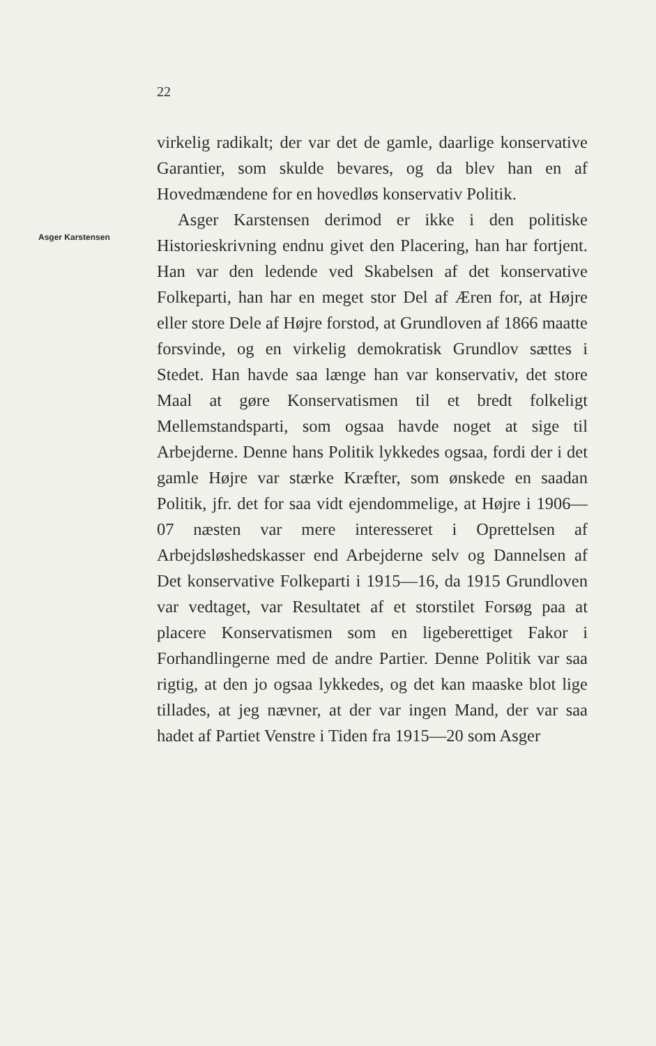22
Asger Karstensen
virkelig radikalt; der var det de gamle, daarlige konservative Garantier, som skulde bevares, og da blev han en af Hovedmændene for en hovedløs konservativ Politik.
Asger Karstensen derimod er ikke i den politiske Historieskrivning endnu givet den Placering, han har fortjent. Han var den ledende ved Skabelsen af det konservative Folkeparti, han har en meget stor Del af Æren for, at Højre eller store Dele af Højre forstod, at Grundloven af 1866 maatte forsvinde, og en virkelig demokratisk Grundlov sættes i Stedet. Han havde saa længe han var konservativ, det store Maal at gøre Konservatismen til et bredt folkeligt Mellemstandsparti, som ogsaa havde noget at sige til Arbejderne. Denne hans Politik lykkedes ogsaa, fordi der i det gamle Højre var stærke Kræfter, som ønskede en saadan Politik, jfr. det for saa vidt ejendommelige, at Højre i 1906—07 næsten var mere interesseret i Oprettelsen af Arbejdsløshedskasser end Arbejderne selv og Dannelsen af Det konservative Folkeparti i 1915—16, da 1915 Grundloven var vedtaget, var Resultatet af et storstilet Forsøg paa at placere Konservatismen som en ligeberettiget Fakor i Forhandlingerne med de andre Partier. Denne Politik var saa rigtig, at den jo ogsaa lykkedes, og det kan maaske blot lige tillades, at jeg nævner, at der var ingen Mand, der var saa hadet af Partiet Venstre i Tiden fra 1915—20 som Asger